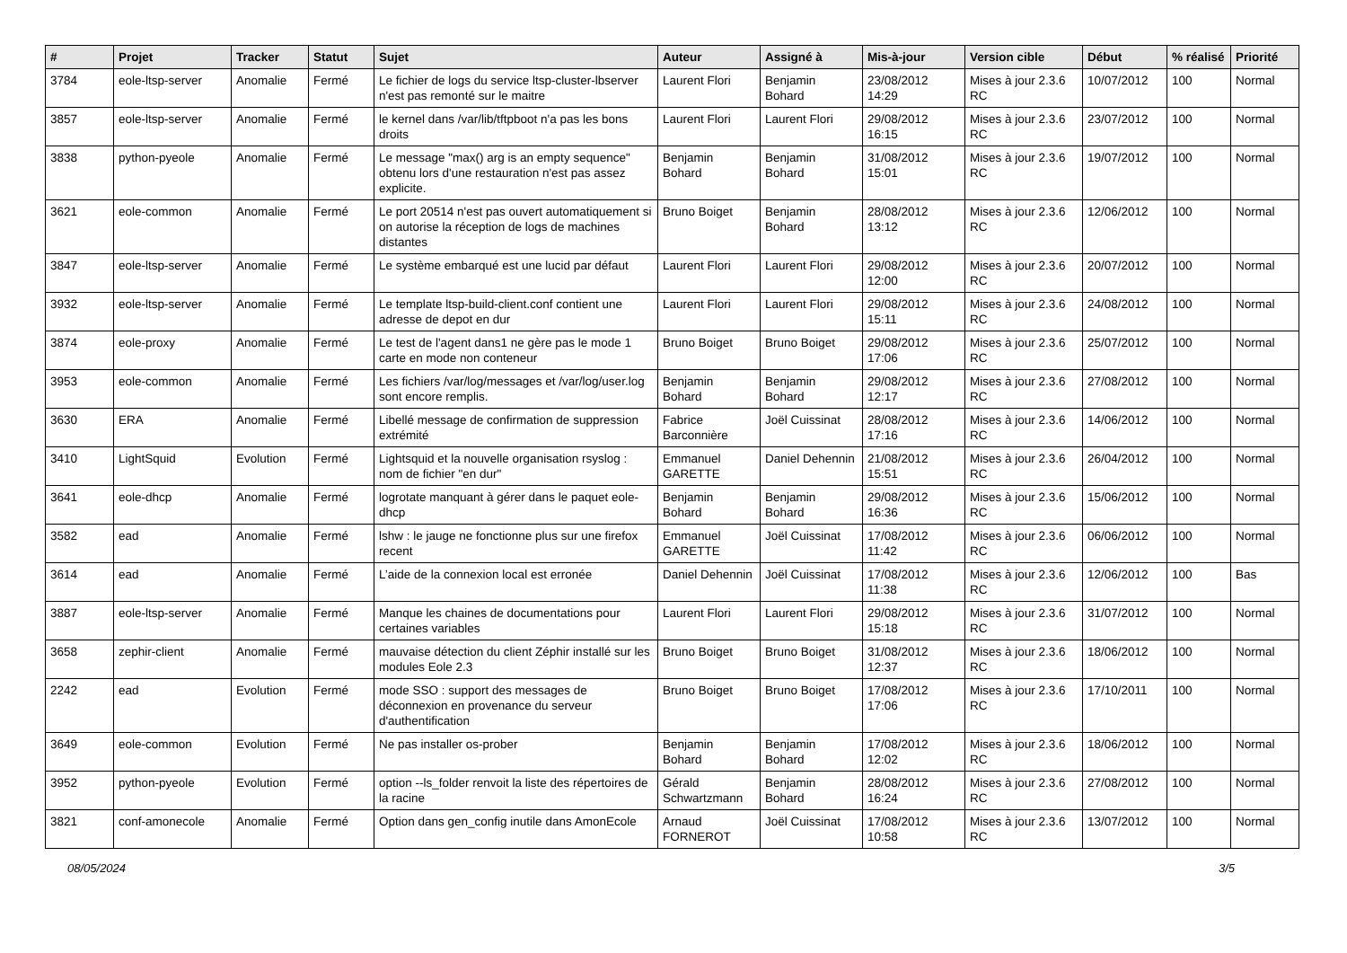| # | Projet | Tracker | Statut | Sujet | Auteur | Assigné à | Mis-à-jour | Version cible | Début | % réalisé | Priorité |
| --- | --- | --- | --- | --- | --- | --- | --- | --- | --- | --- | --- |
| 3784 | eole-ltsp-server | Anomalie | Fermé | Le fichier de logs du service ltsp-cluster-lbserver n'est pas remonté sur le maitre | Laurent Flori | Benjamin Bohard | 23/08/2012 14:29 | Mises à jour 2.3.6 RC | 10/07/2012 | 100 | Normal |
| 3857 | eole-ltsp-server | Anomalie | Fermé | le kernel dans /var/lib/tftpboot n'a pas les bons droits | Laurent Flori | Laurent Flori | 29/08/2012 16:15 | Mises à jour 2.3.6 RC | 23/07/2012 | 100 | Normal |
| 3838 | python-pyeole | Anomalie | Fermé | Le message "max() arg is an empty sequence" obtenu lors d'une restauration n'est pas assez explicite. | Benjamin Bohard | Benjamin Bohard | 31/08/2012 15:01 | Mises à jour 2.3.6 RC | 19/07/2012 | 100 | Normal |
| 3621 | eole-common | Anomalie | Fermé | Le port 20514 n'est pas ouvert automatiquement si on autorise la réception de logs de machines distantes | Bruno Boiget | Benjamin Bohard | 28/08/2012 13:12 | Mises à jour 2.3.6 RC | 12/06/2012 | 100 | Normal |
| 3847 | eole-ltsp-server | Anomalie | Fermé | Le système embarqué est une lucid par défaut | Laurent Flori | Laurent Flori | 29/08/2012 12:00 | Mises à jour 2.3.6 RC | 20/07/2012 | 100 | Normal |
| 3932 | eole-ltsp-server | Anomalie | Fermé | Le template ltsp-build-client.conf contient une adresse de depot en dur | Laurent Flori | Laurent Flori | 29/08/2012 15:11 | Mises à jour 2.3.6 RC | 24/08/2012 | 100 | Normal |
| 3874 | eole-proxy | Anomalie | Fermé | Le test de l'agent dans1 ne gère pas le mode 1 carte en mode non conteneur | Bruno Boiget | Bruno Boiget | 29/08/2012 17:06 | Mises à jour 2.3.6 RC | 25/07/2012 | 100 | Normal |
| 3953 | eole-common | Anomalie | Fermé | Les fichiers /var/log/messages et /var/log/user.log sont encore remplis. | Benjamin Bohard | Benjamin Bohard | 29/08/2012 12:17 | Mises à jour 2.3.6 RC | 27/08/2012 | 100 | Normal |
| 3630 | ERA | Anomalie | Fermé | Libellé message de confirmation de suppression extrémité | Fabrice Barconnière | Joël Cuissinat | 28/08/2012 17:16 | Mises à jour 2.3.6 RC | 14/06/2012 | 100 | Normal |
| 3410 | LightSquid | Evolution | Fermé | Lightsquid et la nouvelle organisation rsyslog : nom de fichier "en dur" | Emmanuel GARETTE | Daniel Dehennin | 21/08/2012 15:51 | Mises à jour 2.3.6 RC | 26/04/2012 | 100 | Normal |
| 3641 | eole-dhcp | Anomalie | Fermé | logrotate manquant à gérer dans le paquet eole-dhcp | Benjamin Bohard | Benjamin Bohard | 29/08/2012 16:36 | Mises à jour 2.3.6 RC | 15/06/2012 | 100 | Normal |
| 3582 | ead | Anomalie | Fermé | lshw : le jauge ne fonctionne plus sur une firefox recent | Emmanuel GARETTE | Joël Cuissinat | 17/08/2012 11:42 | Mises à jour 2.3.6 RC | 06/06/2012 | 100 | Normal |
| 3614 | ead | Anomalie | Fermé | L’aide de la connexion local est erronée | Daniel Dehennin | Joël Cuissinat | 17/08/2012 11:38 | Mises à jour 2.3.6 RC | 12/06/2012 | 100 | Bas |
| 3887 | eole-ltsp-server | Anomalie | Fermé | Manque les chaines de documentations pour certaines variables | Laurent Flori | Laurent Flori | 29/08/2012 15:18 | Mises à jour 2.3.6 RC | 31/07/2012 | 100 | Normal |
| 3658 | zephir-client | Anomalie | Fermé | mauvaise détection du client Zéphir installé sur les modules Eole 2.3 | Bruno Boiget | Bruno Boiget | 31/08/2012 12:37 | Mises à jour 2.3.6 RC | 18/06/2012 | 100 | Normal |
| 2242 | ead | Evolution | Fermé | mode SSO : support des messages de déconnexion en provenance du serveur d'authentification | Bruno Boiget | Bruno Boiget | 17/08/2012 17:06 | Mises à jour 2.3.6 RC | 17/10/2011 | 100 | Normal |
| 3649 | eole-common | Evolution | Fermé | Ne pas installer os-prober | Benjamin Bohard | Benjamin Bohard | 17/08/2012 12:02 | Mises à jour 2.3.6 RC | 18/06/2012 | 100 | Normal |
| 3952 | python-pyeole | Evolution | Fermé | option --ls_folder renvoit la liste des répertoires de la racine | Gérald Schwartzmann | Benjamin Bohard | 28/08/2012 16:24 | Mises à jour 2.3.6 RC | 27/08/2012 | 100 | Normal |
| 3821 | conf-amonecole | Anomalie | Fermé | Option dans gen_config inutile dans AmonEcole | Arnaud FORNEROT | Joël Cuissinat | 17/08/2012 10:58 | Mises à jour 2.3.6 RC | 13/07/2012 | 100 | Normal |
08/05/2024 3/5